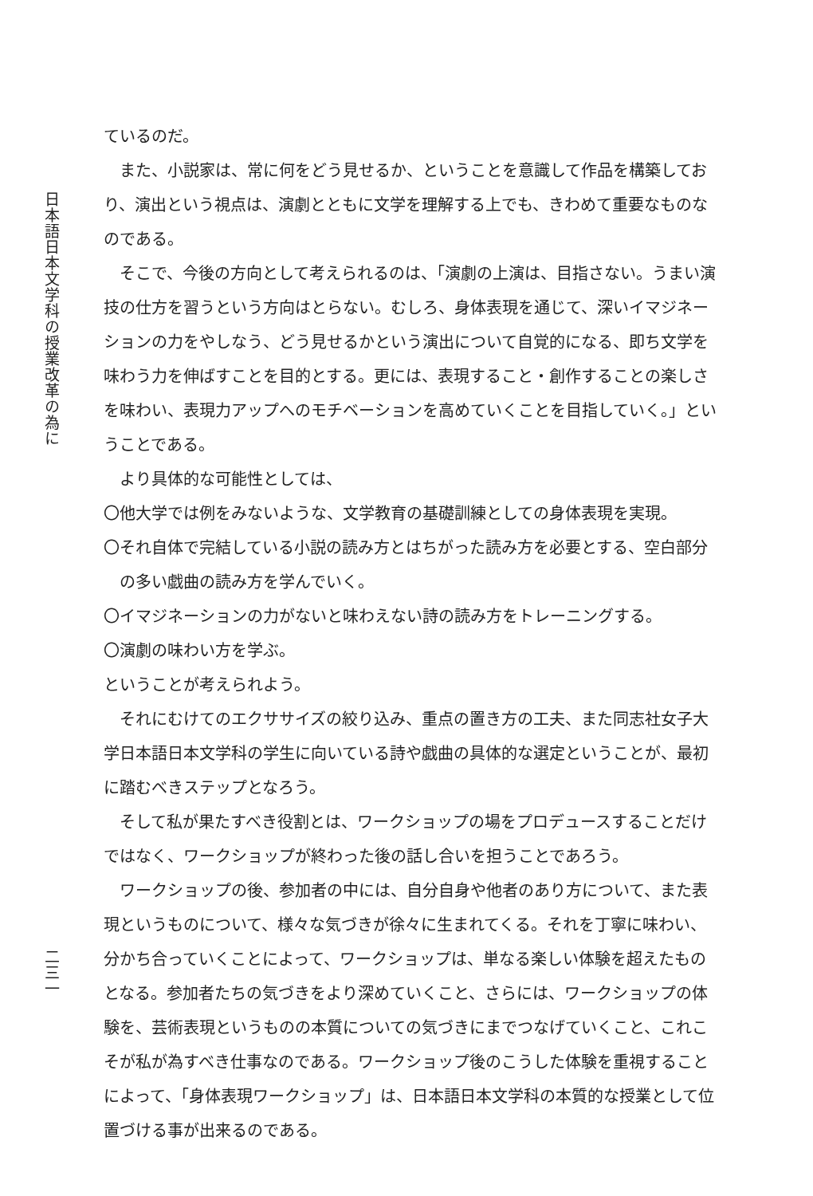日本語日本文学科の授業改革の為に
二三一
ているのだ。
また、小説家は、常に何をどう見せるか、ということを意識して作品を構築しており、演出という視点は、演劇とともに文学を理解する上でも、きわめて重要なものなのである。
そこで、今後の方向として考えられるのは、「演劇の上演は、目指さない。うまい演技の仕方を習うという方向はとらない。むしろ、身体表現を通じて、深いイマジネーションの力をやしなう、どう見せるかという演出について自覚的になる、即ち文学を味わう力を伸ばすことを目的とする。更には、表現すること・創作することの楽しさを味わい、表現力アップへのモチベーションを高めていくことを目指していく。」ということである。
より具体的な可能性としては、
〇他大学では例をみないような、文学教育の基礎訓練としての身体表現を実現。
〇それ自体で完結している小説の読み方とはちがった読み方を必要とする、空白部分の多い戯曲の読み方を学んでいく。
〇イマジネーションの力がないと味わえない詩の読み方をトレーニングする。
〇演劇の味わい方を学ぶ。
ということが考えられよう。
それにむけてのエクササイズの絞り込み、重点の置き方の工夫、また同志社女子大学日本語日本文学科の学生に向いている詩や戯曲の具体的な選定ということが、最初に踏むべきステップとなろう。
そして私が果たすべき役割とは、ワークショップの場をプロデュースすることだけではなく、ワークショップが終わった後の話し合いを担うことであろう。
ワークショップの後、参加者の中には、自分自身や他者のあり方について、また表現というものについて、様々な気づきが徐々に生まれてくる。それを丁寧に味わい、分かち合っていくことによって、ワークショップは、単なる楽しい体験を超えたものとなる。参加者たちの気づきをより深めていくこと、さらには、ワークショップの体験を、芸術表現というものの本質についての気づきにまでつなげていくこと、これこそが私が為すべき仕事なのである。ワークショップ後のこうした体験を重視することによって、「身体表現ワークショップ」は、日本語日本文学科の本質的な授業として位置づける事が出来るのである。